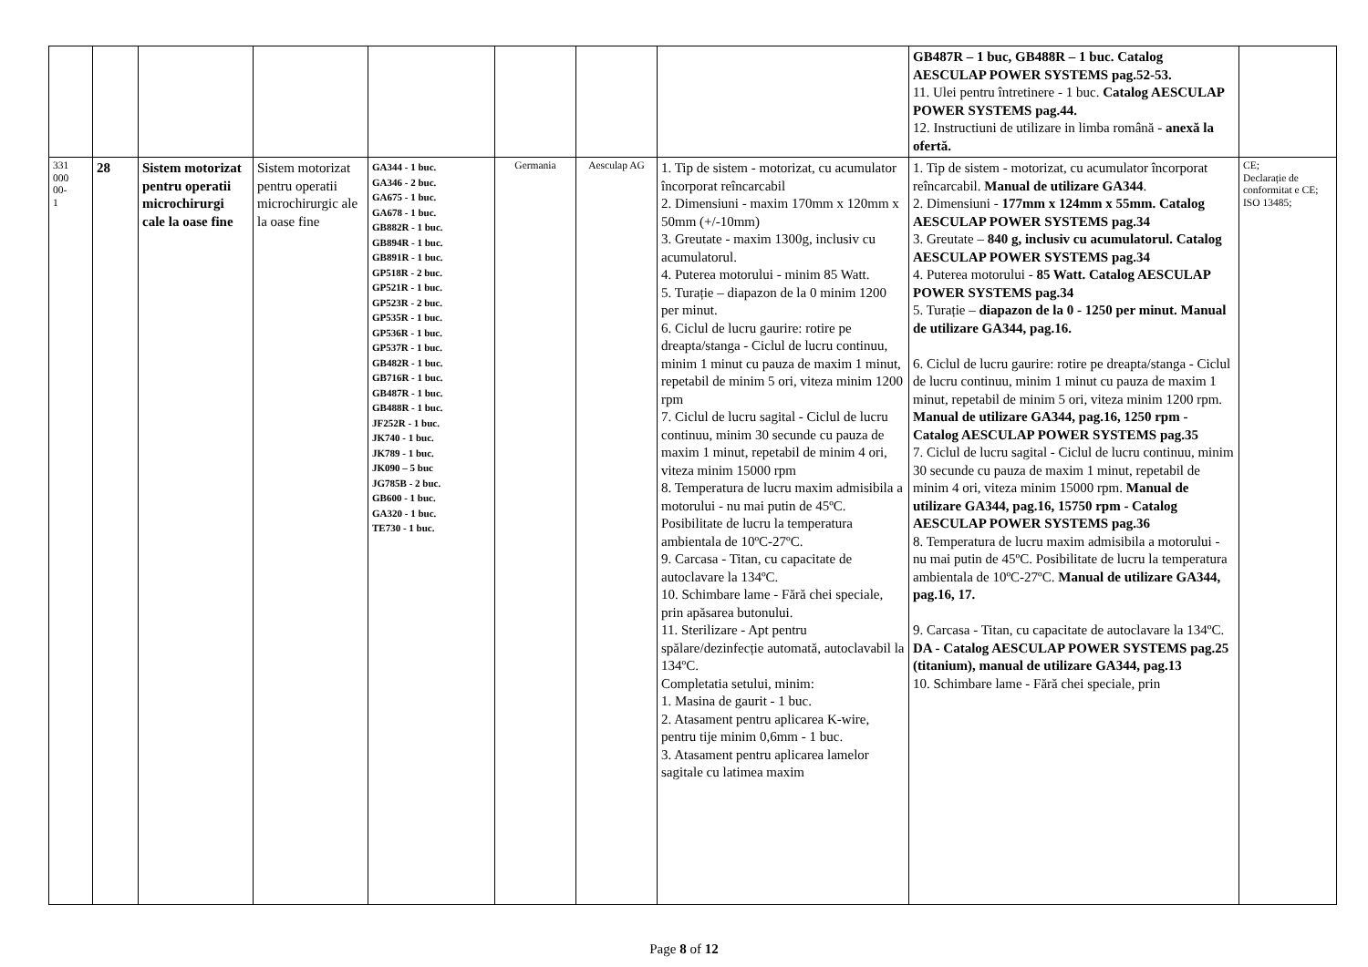| | | | | | | | | GB487R – 1 buc, GB488R – 1 buc. Catalog AESCULAP POWER SYSTEMS pag.52-53. 11. Ulei pentru întretinere - 1 buc. Catalog AESCULAP POWER SYSTEMS pag.44. 12. Instructiuni de utilizare in limba română - anexă la ofertă. | |
| 331 000 00- 1 | 28 | Sistem motorizat pentru operatii microchirurgi cale la oase fine | Sistem motorizat pentru operatii microchirurgic ale la oase fine | GA344 - 1 buc. GA346 - 2 buc. GA675 - 1 buc. GA678 - 1 buc. GB882R - 1 buc. GB894R - 1 buc. GB891R - 1 buc. GP518R - 2 buc. GP521R - 1 buc. GP523R - 2 buc. GP535R - 1 buc. GP536R - 1 buc. GP537R - 1 buc. GB482R - 1 buc. GB716R - 1 buc. GB487R - 1 buc. GB488R - 1 buc. JF252R - 1 buc. JK740 - 1 buc. JK789 - 1 buc. JK090 – 5 buc JG785B - 2 buc. GB600 - 1 buc. GA320 - 1 buc. TE730 - 1 buc. | Germania | Aesculap AG | 1. Tip de sistem - motorizat, cu acumulator încorporat reîncarcabil 2. Dimensiuni - maxim 170mm x 120mm x 50mm (+/-10mm) 3. Greutate - maxim 1300g, inclusiv cu acumulatorul. 4. Puterea motorului - minim 85 Watt. 5. Turație – diapazon de la 0 minim 1200 per minut. 6. Ciclul de lucru gaurire: rotire pe dreapta/stanga - Ciclul de lucru continuu, minim 1 minut cu pauza de maxim 1 minut, repetabil de minim 5 ori, viteza minim 1200 rpm 7. Ciclul de lucru sagital - Ciclul de lucru continuu, minim 30 secunde cu pauza de maxim 1 minut, repetabil de minim 4 ori, viteza minim 15000 rpm 8. Temperatura de lucru maxim admisibila a motorului - nu mai putin de 45ºC. Posibilitate de lucru la temperatura ambientala de 10ºC-27ºC. 9. Carcasa - Titan, cu capacitate de autoclavare la 134ºC. 10. Schimbare lame - Fără chei speciale, prin apăsarea butonului. 11. Sterilizare - Apt pentru spălare/dezinfecție automată, autoclavabil la 134ºC. Completatia setului, minim: 1. Masina de gaurit - 1 buc. 2. Atasament pentru aplicarea K-wire, pentru tije minim 0,6mm - 1 buc. 3. Atasament pentru aplicarea lamelor sagitale cu latimea maxim | 1. Tip de sistem - motorizat, cu acumulator încorporat reîncarcabil. Manual de utilizare GA344 . 2. Dimensiuni - 177mm x 124mm x 55mm. Catalog AESCULAP POWER SYSTEMS pag.34 3. Greutate – 840 g, inclusiv cu acumulatorul. Catalog AESCULAP POWER SYSTEMS pag.34 4. Puterea motorului - 85 Watt. Catalog AESCULAP POWER SYSTEMS pag.34 5. Turație – diapazon de la 0 - 1250 per minut. Manual de utilizare GA344, pag.16. 6. Ciclul de lucru gaurire: rotire pe dreapta/stanga - Ciclul de lucru continuu, minim 1 minut cu pauza de maxim 1 minut, repetabil de minim 5 ori, viteza minim 1200 rpm. Manual de utilizare GA344, pag.16, 1250 rpm - Catalog AESCULAP POWER SYSTEMS pag.35 7. Ciclul de lucru sagital - Ciclul de lucru continuu, minim 30 secunde cu pauza de maxim 1 minut, repetabil de minim 4 ori, viteza minim 15000 rpm. Manual de utilizare GA344, pag.16, 15750 rpm - Catalog AESCULAP POWER SYSTEMS pag.36 8. Temperatura de lucru maxim admisibila a motorului - nu mai putin de 45ºC. Posibilitate de lucru la temperatura ambientala de 10ºC-27ºC. Manual de utilizare GA344, pag.16, 17. 9. Carcasa - Titan, cu capacitate de autoclavare la 134ºC. DA - Catalog AESCULAP POWER SYSTEMS pag.25 (titanium), manual de utilizare GA344, pag.13 10. Schimbare lame - Fără chei speciale, prin | CE; Declarație de conformitat e CE; ISO 13485; |
Page 8 of 12